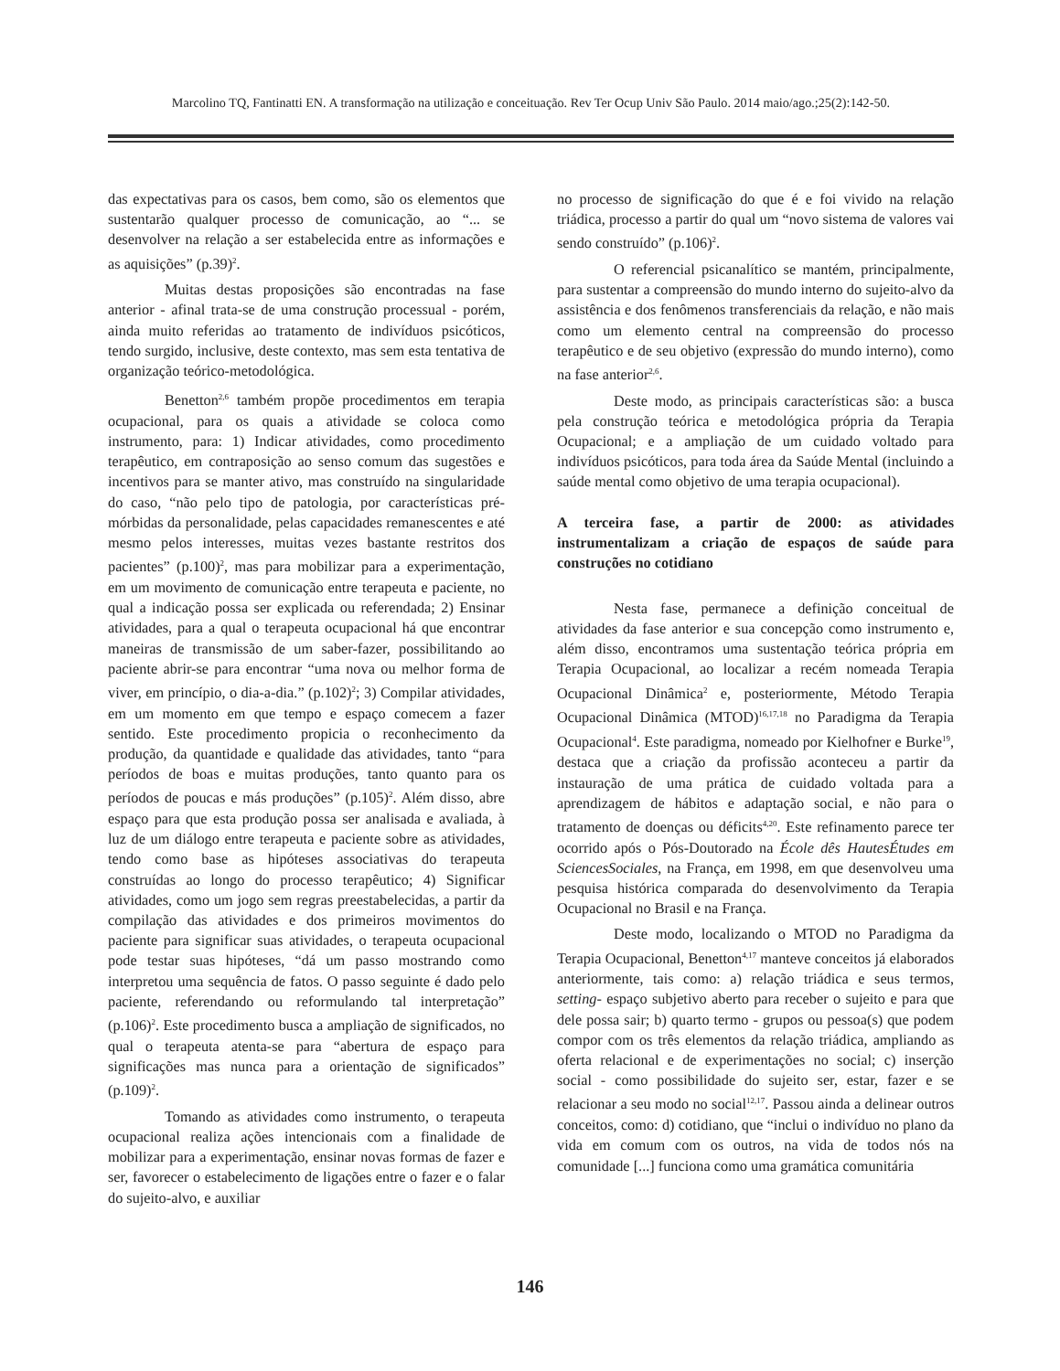Marcolino TQ, Fantinatti EN. A transformação na utilização e conceituação. Rev Ter Ocup Univ São Paulo. 2014 maio/ago.;25(2):142-50.
das expectativas para os casos, bem como, são os elementos que sustentarão qualquer processo de comunicação, ao “... se desenvolver na relação a ser estabelecida entre as informações e as aquisições” (p.39)<sup>2</sup>.
Muitas destas proposições são encontradas na fase anterior - afinal trata-se de uma construção processual - porém, ainda muito referidas ao tratamento de indivíduos psicóticos, tendo surgido, inclusive, deste contexto, mas sem esta tentativa de organização teórico-metodológica.
Benetton<sup>2,6</sup> também propõe procedimentos em terapia ocupacional, para os quais a atividade se coloca como instrumento, para: 1) Indicar atividades, como procedimento terapêutico, em contraposição ao senso comum das sugestões e incentivos para se manter ativo, mas construído na singularidade do caso, “não pelo tipo de patologia, por características pré-mórbidas da personalidade, pelas capacidades remanescentes e até mesmo pelos interesses, muitas vezes bastante restritos dos pacientes” (p.100)<sup>2</sup>, mas para mobilizar para a experimentação, em um movimento de comunicação entre terapeuta e paciente, no qual a indicação possa ser explicada ou referendada; 2) Ensinar atividades, para a qual o terapeuta ocupacional há que encontrar maneiras de transmissão de um saber-fazer, possibilitando ao paciente abrir-se para encontrar “uma nova ou melhor forma de viver, em princípio, o dia-a-dia.” (p.102)<sup>2</sup>; 3) Compilar atividades, em um momento em que tempo e espaço comecem a fazer sentido. Este procedimento propicia o reconhecimento da produção, da quantidade e qualidade das atividades, tanto “para períodos de boas e muitas produções, tanto quanto para os períodos de poucas e más produções” (p.105)<sup>2</sup>. Além disso, abre espaço para que esta produção possa ser analisada e avaliada, à luz de um diálogo entre terapeuta e paciente sobre as atividades, tendo como base as hipóteses associativas do terapeuta construídas ao longo do processo terapêutico; 4) Significar atividades, como um jogo sem regras preestabelecidas, a partir da compilação das atividades e dos primeiros movimentos do paciente para significar suas atividades, o terapeuta ocupacional pode testar suas hipóteses, “dá um passo mostrando como interpretou uma sequência de fatos. O passo seguinte é dado pelo paciente, referendando ou reformulando tal interpretação” (p.106)<sup>2</sup>. Este procedimento busca a ampliação de significados, no qual o terapeuta atenta-se para “abertura de espaço para significações mas nunca para a orientação de significados” (p.109)<sup>2</sup>.
Tomando as atividades como instrumento, o terapeuta ocupacional realiza ações intencionais com a finalidade de mobilizar para a experimentação, ensinar novas formas de fazer e ser, favorecer o estabelecimento de ligações entre o fazer e o falar do sujeito-alvo, e auxiliar
no processo de significação do que é e foi vivido na relação triádica, processo a partir do qual um “novo sistema de valores vai sendo construído” (p.106)<sup>2</sup>.
O referencial psicanalítico se mantém, principalmente, para sustentar a compreensão do mundo interno do sujeito-alvo da assistência e dos fenômenos transferenciais da relação, e não mais como um elemento central na compreensão do processo terapêutico e de seu objetivo (expressão do mundo interno), como na fase anterior<sup>2,6</sup>.
Deste modo, as principais características são: a busca pela construção teórica e metodológica própria da Terapia Ocupacional; e a ampliação de um cuidado voltado para indivíduos psicóticos, para toda área da Saúde Mental (incluindo a saúde mental como objetivo de uma terapia ocupacional).
A terceira fase, a partir de 2000: as atividades instrumentalizam a criação de espaços de saúde para construções no cotidiano
Nesta fase, permanece a definição conceitual de atividades da fase anterior e sua concepção como instrumento e, além disso, encontramos uma sustentação teórica própria em Terapia Ocupacional, ao localizar a recém nomeada Terapia Ocupacional Dinâmica<sup>2</sup> e, posteriormente, Método Terapia Ocupacional Dinâmica (MTOD)<sup>16,17,18</sup> no Paradigma da Terapia Ocupacional<sup>4</sup>. Este paradigma, nomeado por Kielhofner e Burke<sup>19</sup>, destaca que a criação da profissão aconteceu a partir da instauração de uma prática de cuidado voltada para a aprendizagem de hábitos e adaptação social, e não para o tratamento de doenças ou déficits<sup>4,20</sup>. Este refinamento parece ter ocorrido após o Pós-Doutorado na École dês HautesÉtudes em SciencesSociales, na França, em 1998, em que desenvolveu uma pesquisa histórica comparada do desenvolvimento da Terapia Ocupacional no Brasil e na França.
Deste modo, localizando o MTOD no Paradigma da Terapia Ocupacional, Benetton<sup>4,17</sup> manteve conceitos já elaborados anteriormente, tais como: a) relação triádica e seus termos, setting- espaço subjetivo aberto para receber o sujeito e para que dele possa sair; b) quarto termo - grupos ou pessoa(s) que podem compor com os três elementos da relação triádica, ampliando as oferta relacional e de experimentações no social; c) inserção social - como possibilidade do sujeito ser, estar, fazer e se relacionar a seu modo no social<sup>12,17</sup>. Passou ainda a delinear outros conceitos, como: d) cotidiano, que “inclui o indivíduo no plano da vida em comum com os outros, na vida de todos nós na comunidade [...] funciona como uma gramática comunitária
146